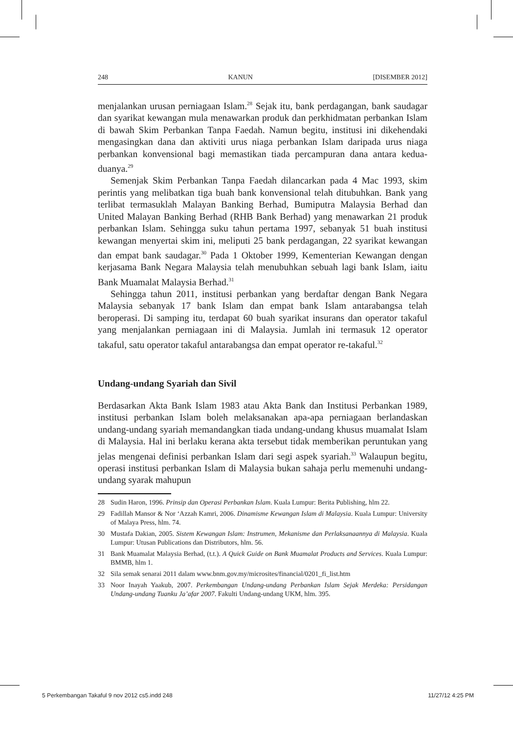248 KANUN [DISEMBER 2012]
menjalankan urusan perniagaan Islam.<sup>28</sup> Sejak itu, bank perdagangan, bank saudagar dan syarikat kewangan mula menawarkan produk dan perkhidmatan perbankan Islam di bawah Skim Perbankan Tanpa Faedah. Namun begitu, institusi ini dikehendaki mengasingkan dana dan aktiviti urus niaga perbankan Islam daripada urus niaga perbankan konvensional bagi memastikan tiada percampuran dana antara kedua-duanya.<sup>29</sup>
Semenjak Skim Perbankan Tanpa Faedah dilancarkan pada 4 Mac 1993, skim perintis yang melibatkan tiga buah bank konvensional telah ditubuhkan. Bank yang terlibat termasuklah Malayan Banking Berhad, Bumiputra Malaysia Berhad dan United Malayan Banking Berhad (RHB Bank Berhad) yang menawarkan 21 produk perbankan Islam. Sehingga suku tahun pertama 1997, sebanyak 51 buah institusi kewangan menyertai skim ini, meliputi 25 bank perdagangan, 22 syarikat kewangan dan empat bank saudagar.<sup>30</sup> Pada 1 Oktober 1999, Kementerian Kewangan dengan kerjasama Bank Negara Malaysia telah menubuhkan sebuah lagi bank Islam, iaitu Bank Muamalat Malaysia Berhad.<sup>31</sup>
Sehingga tahun 2011, institusi perbankan yang berdaftar dengan Bank Negara Malaysia sebanyak 17 bank Islam dan empat bank Islam antarabangsa telah beroperasi. Di samping itu, terdapat 60 buah syarikat insurans dan operator takaful yang menjalankan perniagaan ini di Malaysia. Jumlah ini termasuk 12 operator takaful, satu operator takaful antarabangsa dan empat operator re-takaful.<sup>32</sup>
Undang-undang Syariah dan Sivil
Berdasarkan Akta Bank Islam 1983 atau Akta Bank dan Institusi Perbankan 1989, institusi perbankan Islam boleh melaksanakan apa-apa perniagaan berlandaskan undang-undang syariah memandangkan tiada undang-undang khusus muamalat Islam di Malaysia. Hal ini berlaku kerana akta tersebut tidak memberikan peruntukan yang jelas mengenai definisi perbankan Islam dari segi aspek syariah.<sup>33</sup> Walaupun begitu, operasi institusi perbankan Islam di Malaysia bukan sahaja perlu memenuhi undang-undang syarak mahupun
28 Sudin Haron, 1996. Prinsip dan Operasi Perbankan Islam. Kuala Lumpur: Berita Publishing, hlm 22.
29 Fadillah Mansor & Nor ‘Azzah Kamri, 2006. Dinamisme Kewangan Islam di Malaysia. Kuala Lumpur: University of Malaya Press, hlm. 74.
30 Mustafa Dakian, 2005. Sistem Kewangan Islam: Instrumen, Mekanisme dan Perlaksanaannya di Malaysia. Kuala Lumpur: Utusan Publications dan Distributors, hlm. 56.
31 Bank Muamalat Malaysia Berhad, (t.t.). A Quick Guide on Bank Muamalat Products and Services. Kuala Lumpur: BMMB, hlm 1.
32 Sila semak senarai 2011 dalam www.bnm.gov.my/microsites/financial/0201_fi_list.htm
33 Noor Inayah Yaakub, 2007. Perkembangan Undang-undang Perbankan Islam Sejak Merdeka: Persidangan Undang-undang Tuanku Ja’afar 2007. Fakulti Undang-undang UKM, hlm. 395.
5 Perkembangan Takaful 9 nov 2012 cs5.indd 248 11/27/12 4:25 PM